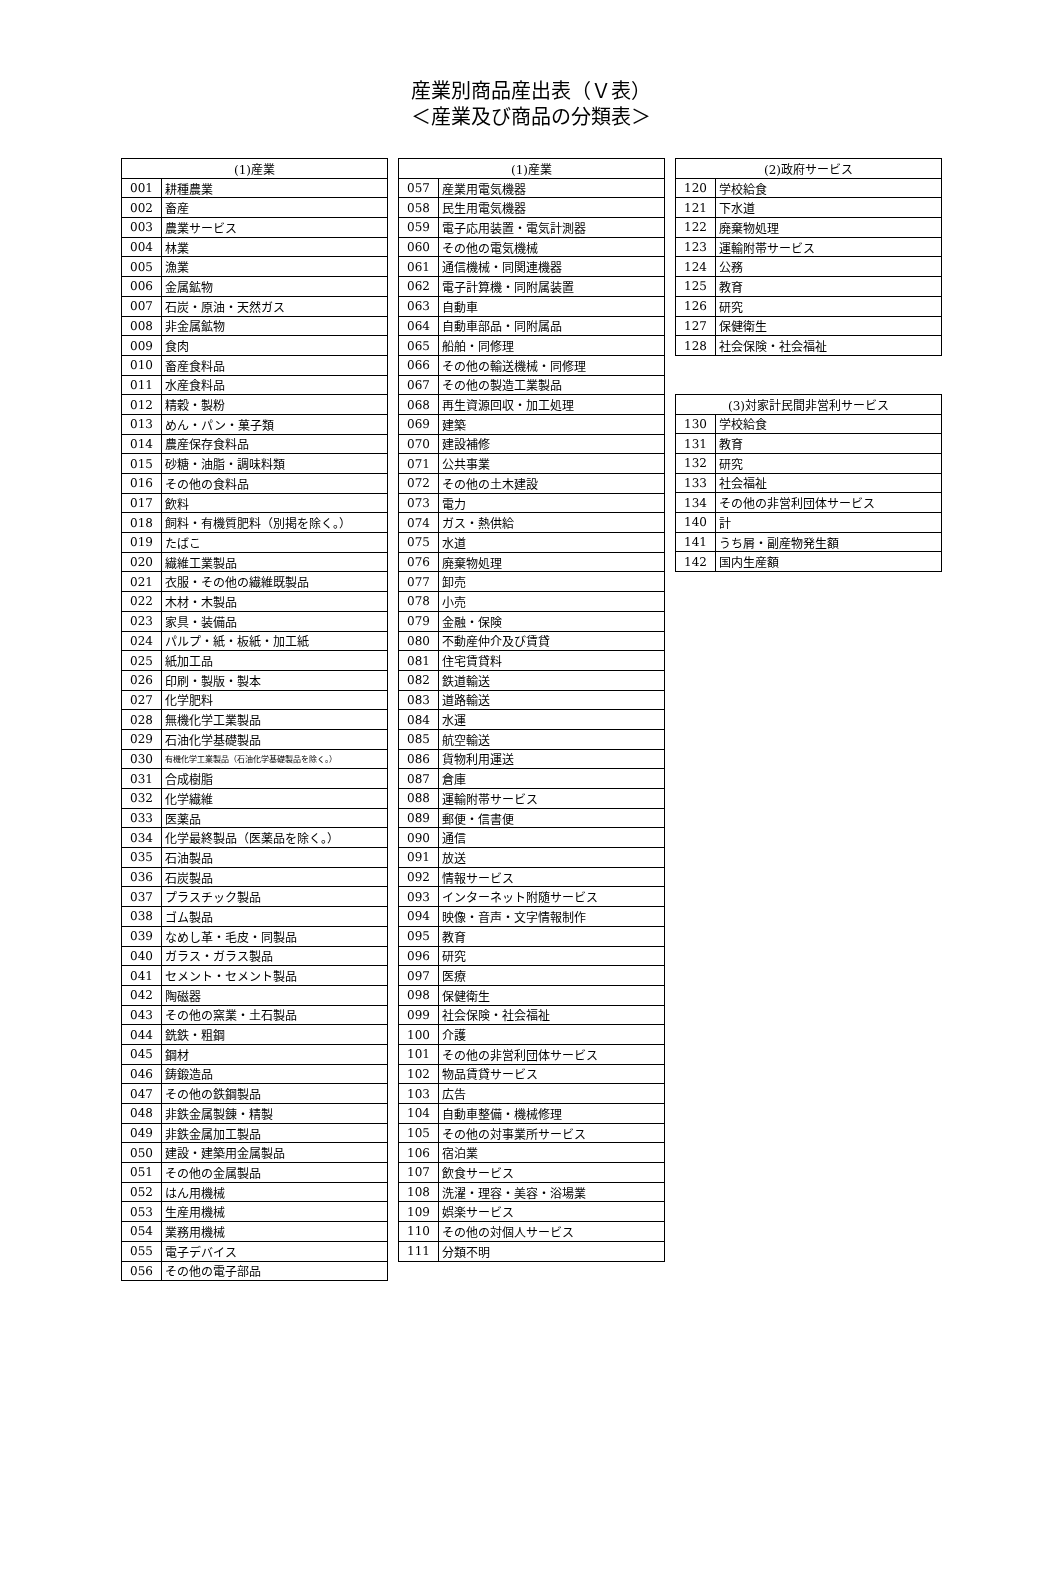産業別商品産出表（Ｖ表）
＜産業及び商品の分類表＞
| (1)産業 | |
| --- | --- |
| 001 | 耕種農業 |
| 002 | 畜産 |
| 003 | 農業サービス |
| 004 | 林業 |
| 005 | 漁業 |
| 006 | 金属鉱物 |
| 007 | 石炭・原油・天然ガス |
| 008 | 非金属鉱物 |
| 009 | 食肉 |
| 010 | 畜産食料品 |
| 011 | 水産食料品 |
| 012 | 精穀・製粉 |
| 013 | めん・パン・菓子類 |
| 014 | 農産保存食料品 |
| 015 | 砂糖・油脂・調味料類 |
| 016 | その他の食料品 |
| 017 | 飲料 |
| 018 | 飼料・有機質肥料（別掲を除く。） |
| 019 | たばこ |
| 020 | 繊維工業製品 |
| 021 | 衣服・その他の繊維既製品 |
| 022 | 木材・木製品 |
| 023 | 家具・装備品 |
| 024 | パルプ・紙・板紙・加工紙 |
| 025 | 紙加工品 |
| 026 | 印刷・製版・製本 |
| 027 | 化学肥料 |
| 028 | 無機化学工業製品 |
| 029 | 石油化学基礎製品 |
| 030 | 有機化学工業製品（石油化学基礎製品を除く。） |
| 031 | 合成樹脂 |
| 032 | 化学繊維 |
| 033 | 医薬品 |
| 034 | 化学最終製品（医薬品を除く。） |
| 035 | 石油製品 |
| 036 | 石炭製品 |
| 037 | プラスチック製品 |
| 038 | ゴム製品 |
| 039 | なめし革・毛皮・同製品 |
| 040 | ガラス・ガラス製品 |
| 041 | セメント・セメント製品 |
| 042 | 陶磁器 |
| 043 | その他の窯業・土石製品 |
| 044 | 銑鉄・粗鋼 |
| 045 | 鋼材 |
| 046 | 鋳鍛造品 |
| 047 | その他の鉄鋼製品 |
| 048 | 非鉄金属製錬・精製 |
| 049 | 非鉄金属加工製品 |
| 050 | 建設・建築用金属製品 |
| 051 | その他の金属製品 |
| 052 | はん用機械 |
| 053 | 生産用機械 |
| 054 | 業務用機械 |
| 055 | 電子デバイス |
| 056 | その他の電子部品 |
| (1)産業 | |
| --- | --- |
| 057 | 産業用電気機器 |
| 058 | 民生用電気機器 |
| 059 | 電子応用装置・電気計測器 |
| 060 | その他の電気機械 |
| 061 | 通信機械・同関連機器 |
| 062 | 電子計算機・同附属装置 |
| 063 | 自動車 |
| 064 | 自動車部品・同附属品 |
| 065 | 船舶・同修理 |
| 066 | その他の輸送機械・同修理 |
| 067 | その他の製造工業製品 |
| 068 | 再生資源回収・加工処理 |
| 069 | 建築 |
| 070 | 建設補修 |
| 071 | 公共事業 |
| 072 | その他の土木建設 |
| 073 | 電力 |
| 074 | ガス・熱供給 |
| 075 | 水道 |
| 076 | 廃棄物処理 |
| 077 | 卸売 |
| 078 | 小売 |
| 079 | 金融・保険 |
| 080 | 不動産仲介及び賃貸 |
| 081 | 住宅賃貸料 |
| 082 | 鉄道輸送 |
| 083 | 道路輸送 |
| 084 | 水運 |
| 085 | 航空輸送 |
| 086 | 貨物利用運送 |
| 087 | 倉庫 |
| 088 | 運輸附帯サービス |
| 089 | 郵便・信書便 |
| 090 | 通信 |
| 091 | 放送 |
| 092 | 情報サービス |
| 093 | インターネット附随サービス |
| 094 | 映像・音声・文字情報制作 |
| 095 | 教育 |
| 096 | 研究 |
| 097 | 医療 |
| 098 | 保健衛生 |
| 099 | 社会保険・社会福祉 |
| 100 | 介護 |
| 101 | その他の非営利団体サービス |
| 102 | 物品賃貸サービス |
| 103 | 広告 |
| 104 | 自動車整備・機械修理 |
| 105 | その他の対事業所サービス |
| 106 | 宿泊業 |
| 107 | 飲食サービス |
| 108 | 洗濯・理容・美容・浴場業 |
| 109 | 娯楽サービス |
| 110 | その他の対個人サービス |
| 111 | 分類不明 |
| (2)政府サービス | |
| --- | --- |
| 120 | 学校給食 |
| 121 | 下水道 |
| 122 | 廃棄物処理 |
| 123 | 運輸附帯サービス |
| 124 | 公務 |
| 125 | 教育 |
| 126 | 研究 |
| 127 | 保健衛生 |
| 128 | 社会保険・社会福祉 |
| (3)対家計民間非営利サービス | |
| --- | --- |
| 130 | 学校給食 |
| 131 | 教育 |
| 132 | 研究 |
| 133 | 社会福祉 |
| 134 | その他の非営利団体サービス |
| 140 | 計 |
| 141 | うち屑・副産物発生額 |
| 142 | 国内生産額 |